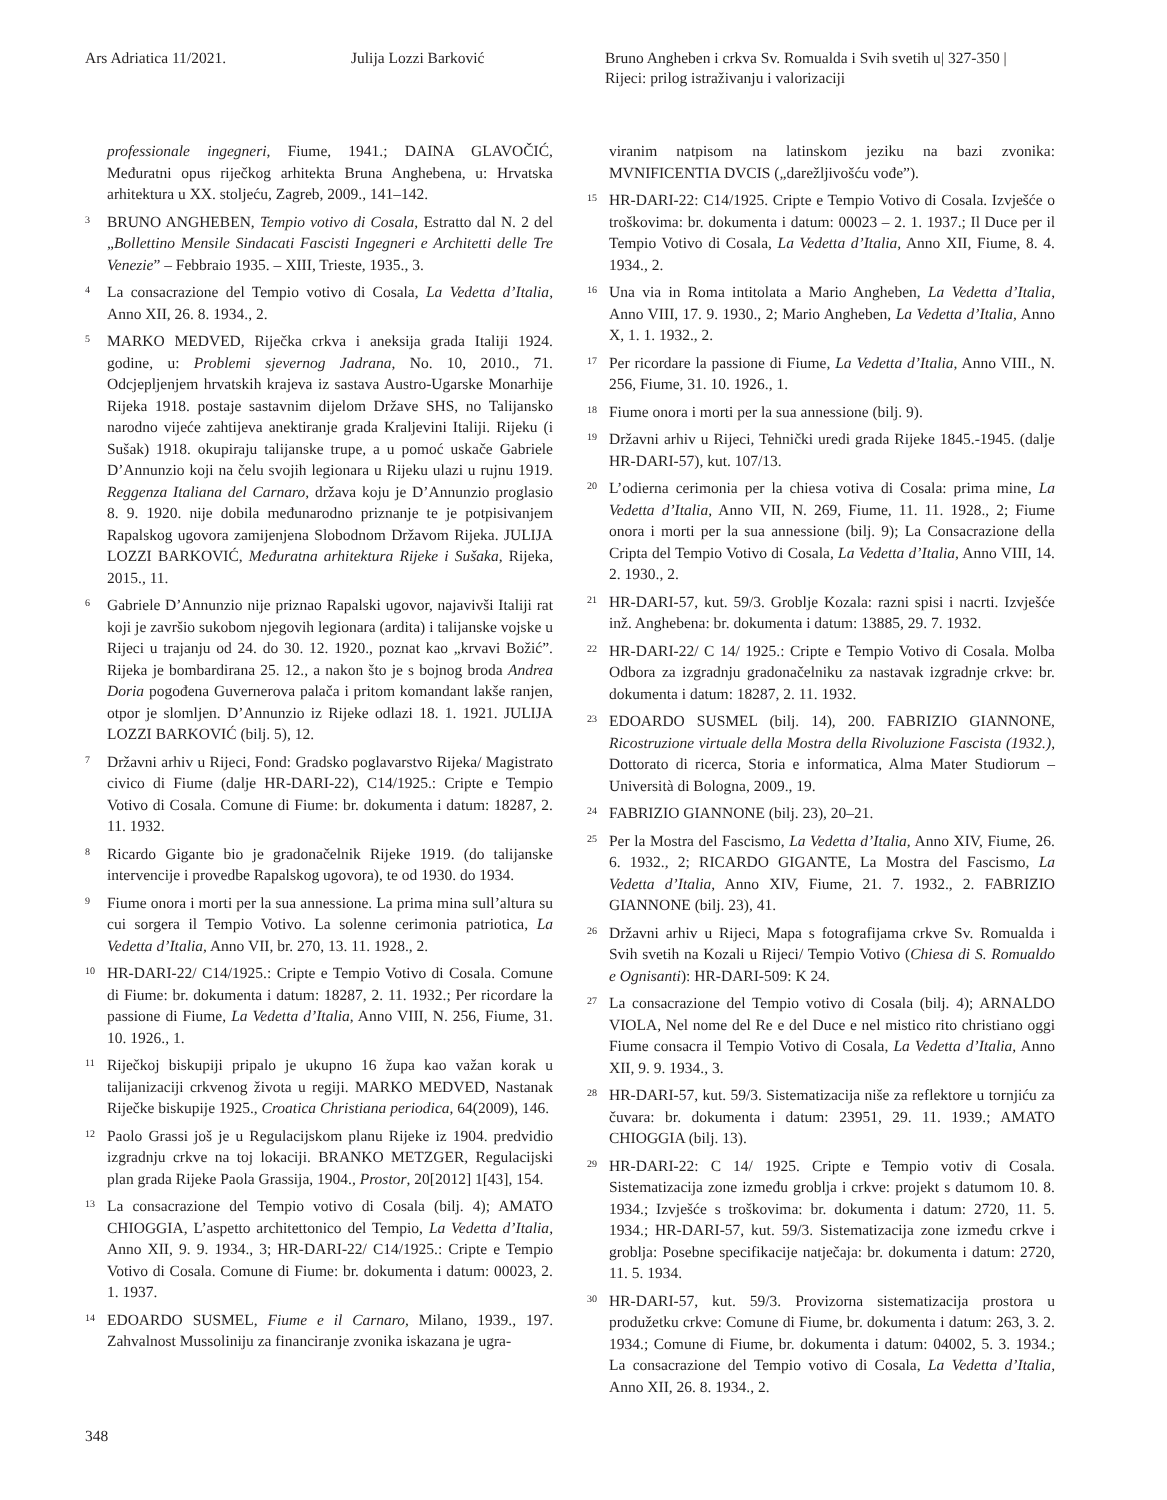Ars Adriatica 11/2021. Julija Lozzi Barković Bruno Angheben i crkva Sv. Romualda i Svih svetih u Rijeci: prilog istraživanju i valorizaciji
| 327-350 |
professionale ingegneri, Fiume, 1941.; DAINA GLAVOČIĆ, Međuratni opus riječkog arhitekta Bruna Anghebena, u: Hrvatska arhitektura u XX. stoljeću, Zagreb, 2009., 141–142.
<sup>3</sup> BRUNO ANGHEBEN, Tempio votivo di Cosala, Estratto dal N. 2 del „Bollettino Mensile Sindacati Fascisti Ingegneri e Architetti delle Tre Venezie” – Febbraio 1935. – XIII, Trieste, 1935., 3.
<sup>4</sup> La consacrazione del Tempio votivo di Cosala, La Vedetta d’Italia, Anno XII, 26. 8. 1934., 2.
<sup>5</sup> MARKO MEDVED, Riječka crkva i aneksija grada Italiji 1924. godine, u: Problemi sjevernog Jadrana, No. 10, 2010., 71. Odcjepljenjem hrvatskih krajeva iz sastava Austro-Ugarske Monarhije Rijeka 1918. postaje sastavnim dijelom Države SHS, no Talijansko narodno vijeće zahtijeva anektiranje grada Kraljevini Italiji. Rijeku (i Sušak) 1918. okupiraju talijanske trupe, a u pomoć uskače Gabriele D’Annunzio koji na čelu svojih legionara u Rijeku ulazi u rujnu 1919. Reggenza Italiana del Carnaro, država koju je D’Annunzio proglasio 8. 9. 1920. nije dobila međunarodno priznanje te je potpisivanjem Rapalskog ugovora zamijenjena Slobodnom Državom Rijeka. JULIJA LOZZI BARKOVIĆ, Međuratna arhitektura Rijeke i Sušaka, Rijeka, 2015., 11.
<sup>6</sup> Gabriele D’Annunzio nije priznao Rapalski ugovor, najavivši Italiji rat koji je završio sukobom njegovih legionara (ardita) i talijanske vojske u Rijeci u trajanju od 24. do 30. 12. 1920., poznat kao „krvavi Božić”. Rijeka je bombardirana 25. 12., a nakon što je s bojnog broda Andrea Doria pogođena Guvernerova palača i pritom komandant lakše ranjen, otpor je slomljen. D’Annunzio iz Rijeke odlazi 18. 1. 1921. JULIJA LOZZI BARKOVIĆ (bilj. 5), 12.
<sup>7</sup> Državni arhiv u Rijeci, Fond: Gradsko poglavarstvo Rijeka/ Magistrato civico di Fiume (dalje HR-DARI-22), C14/1925.: Cripte e Tempio Votivo di Cosala. Comune di Fiume: br. dokumenta i datum: 18287, 2. 11. 1932.
<sup>8</sup> Ricardo Gigante bio je gradonačelnik Rijeke 1919. (do talijanske intervencije i provedbe Rapalskog ugovora), te od 1930. do 1934.
<sup>9</sup> Fiume onora i morti per la sua annessione. La prima mina sull’altura su cui sorgera il Tempio Votivo. La solenne cerimonia patriotica, La Vedetta d’Italia, Anno VII, br. 270, 13. 11. 1928., 2.
<sup>10</sup> HR-DARI-22/ C14/1925.: Cripte e Tempio Votivo di Cosala. Comune di Fiume: br. dokumenta i datum: 18287, 2. 11. 1932.; Per ricordare la passione di Fiume, La Vedetta d’Italia, Anno VIII, N. 256, Fiume, 31. 10. 1926., 1.
<sup>11</sup> Riječkoj biskupiji pripalo je ukupno 16 župa kao važan korak u talijanizaciji crkvenog života u regiji. MARKO MEDVED, Nastanak Riječke biskupije 1925., Croatica Christiana periodica, 64(2009), 146.
<sup>12</sup> Paolo Grassi još je u Regulacijskom planu Rijeke iz 1904. predvidio izgradnju crkve na toj lokaciji. BRANKO METZGER, Regulacijski plan grada Rijeke Paola Grassija, 1904., Prostor, 20[2012] 1[43], 154.
<sup>13</sup> La consacrazione del Tempio votivo di Cosala (bilj. 4); AMATO CHIOGGIA, L’aspetto architettonico del Tempio, La Vedetta d’Italia, Anno XII, 9. 9. 1934., 3; HR-DARI-22/ C14/1925.: Cripte e Tempio Votivo di Cosala. Comune di Fiume: br. dokumenta i datum: 00023, 2. 1. 1937.
<sup>14</sup> EDOARDO SUSMEL, Fiume e il Carnaro, Milano, 1939., 197. Zahvalnost Mussoliniju za financiranje zvonika iskazana je ugra-
viranim natpisom na latinskom jeziku na bazi zvonika: MVNIFICENTIA DVCIS („darežljivošću vođe”).
<sup>15</sup> HR-DARI-22: C14/1925. Cripte e Tempio Votivo di Cosala. Izvješće o troškovima: br. dokumenta i datum: 00023 – 2. 1. 1937.; Il Duce per il Tempio Votivo di Cosala, La Vedetta d’Italia, Anno XII, Fiume, 8. 4. 1934., 2.
<sup>16</sup> Una via in Roma intitolata a Mario Angheben, La Vedetta d’Italia, Anno VIII, 17. 9. 1930., 2; Mario Angheben, La Vedetta d’Italia, Anno X, 1. 1. 1932., 2.
<sup>17</sup> Per ricordare la passione di Fiume, La Vedetta d’Italia, Anno VIII., N. 256, Fiume, 31. 10. 1926., 1.
<sup>18</sup> Fiume onora i morti per la sua annessione (bilj. 9).
<sup>19</sup> Državni arhiv u Rijeci, Tehnički uredi grada Rijeke 1845.-1945. (dalje HR-DARI-57), kut. 107/13.
<sup>20</sup> L’odierna cerimonia per la chiesa votiva di Cosala: prima mine, La Vedetta d’Italia, Anno VII, N. 269, Fiume, 11. 11. 1928., 2; Fiume onora i morti per la sua annessione (bilj. 9); La Consacrazione della Cripta del Tempio Votivo di Cosala, La Vedetta d’Italia, Anno VIII, 14. 2. 1930., 2.
<sup>21</sup> HR-DARI-57, kut. 59/3. Groblje Kozala: razni spisi i nacrti. Izvješće inž. Anghebena: br. dokumenta i datum: 13885, 29. 7. 1932.
<sup>22</sup> HR-DARI-22/ C 14/ 1925.: Cripte e Tempio Votivo di Cosala. Molba Odbora za izgradnju gradonačelniku za nastavak izgradnje crkve: br. dokumenta i datum: 18287, 2. 11. 1932.
<sup>23</sup> EDOARDO SUSMEL (bilj. 14), 200. FABRIZIO GIANNONE, Ricostruzione virtuale della Mostra della Rivoluzione Fascista (1932.), Dottorato di ricerca, Storia e informatica, Alma Mater Studiorum – Università di Bologna, 2009., 19.
<sup>24</sup> FABRIZIO GIANNONE (bilj. 23), 20–21.
<sup>25</sup> Per la Mostra del Fascismo, La Vedetta d’Italia, Anno XIV, Fiume, 26. 6. 1932., 2; RICARDO GIGANTE, La Mostra del Fascismo, La Vedetta d’Italia, Anno XIV, Fiume, 21. 7. 1932., 2. FABRIZIO GIANNONE (bilj. 23), 41.
<sup>26</sup> Državni arhiv u Rijeci, Mapa s fotografijama crkve Sv. Romualda i Svih svetih na Kozali u Rijeci/ Tempio Votivo (Chiesa di S. Romualdo e Ognisanti): HR-DARI-509: K 24.
<sup>27</sup> La consacrazione del Tempio votivo di Cosala (bilj. 4); ARNALDO VIOLA, Nel nome del Re e del Duce e nel mistico rito christiano oggi Fiume consacra il Tempio Votivo di Cosala, La Vedetta d’Italia, Anno XII, 9. 9. 1934., 3.
<sup>28</sup> HR-DARI-57, kut. 59/3. Sistematizacija niše za reflektore u tornjiću za čuvara: br. dokumenta i datum: 23951, 29. 11. 1939.; AMATO CHIOGGIA (bilj. 13).
<sup>29</sup> HR-DARI-22: C 14/ 1925. Cripte e Tempio votiv di Cosala. Sistematizacija zone između groblja i crkve: projekt s datumom 10. 8. 1934.; Izvješće s troškovima: br. dokumenta i datum: 2720, 11. 5. 1934.; HR-DARI-57, kut. 59/3. Sistematizacija zone između crkve i groblja: Posebne specifikacije natječaja: br. dokumenta i datum: 2720, 11. 5. 1934.
<sup>30</sup> HR-DARI-57, kut. 59/3. Provizorna sistematizacija prostora u produžetku crkve: Comune di Fiume, br. dokumenta i datum: 263, 3. 2. 1934.; Comune di Fiume, br. dokumenta i datum: 04002, 5. 3. 1934.; La consacrazione del Tempio votivo di Cosala, La Vedetta d’Italia, Anno XII, 26. 8. 1934., 2.
348